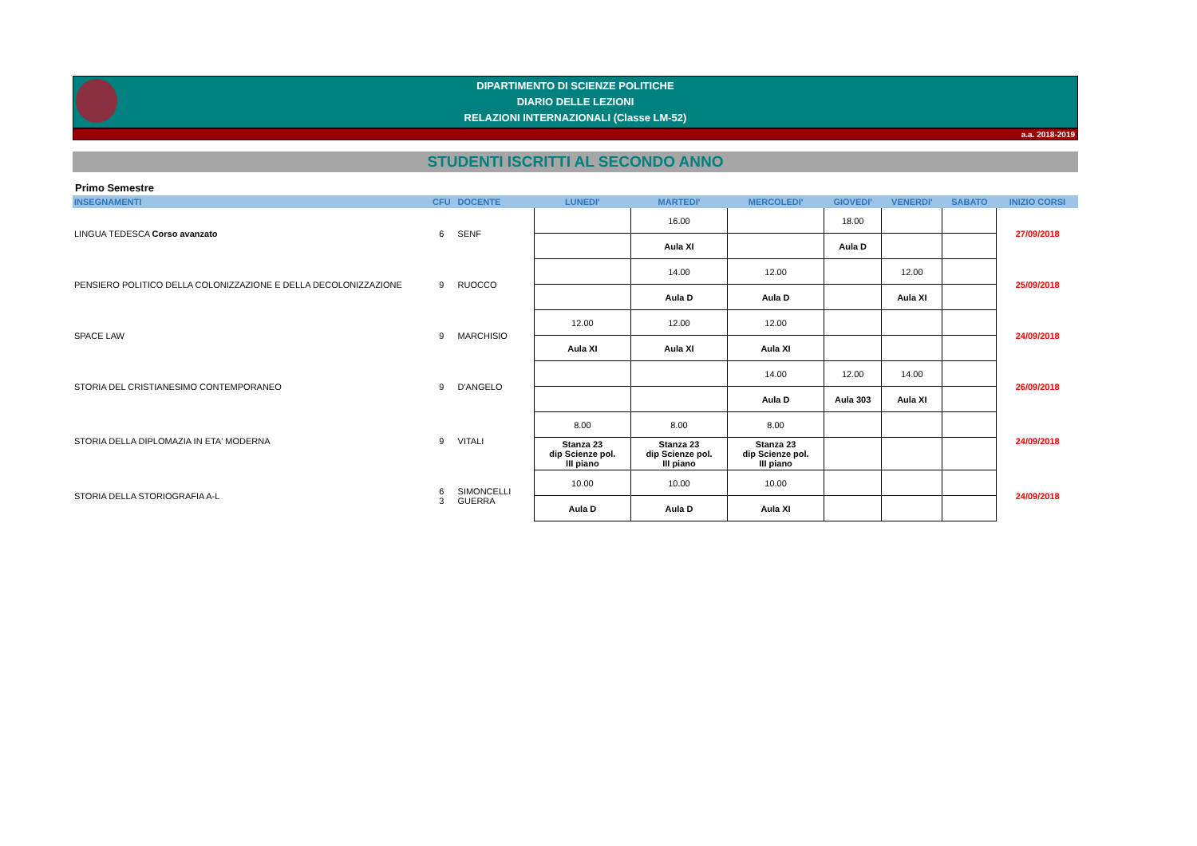DIPARTIMENTO DI SCIENZE POLITICHE
DIARIO DELLE LEZIONI
RELAZIONI INTERNAZIONALI (Classe LM-52)
a.a. 2018-2019
STUDENTI ISCRITTI AL SECONDO ANNO
Primo Semestre
| INSEGNAMENTI | CFU | DOCENTE | LUNEDI' | MARTEDI' | MERCOLEDI' | GIOVEDI' | VENERDI' | SABATO | INIZIO CORSI |
| --- | --- | --- | --- | --- | --- | --- | --- | --- | --- |
| LINGUA TEDESCA Corso avanzato | 6 | SENF | | 16.00 | | 18.00 | | | 27/09/2018 |
| | | | | Aula XI | | Aula D | | | |
| PENSIERO POLITICO DELLA COLONIZZAZIONE E DELLA DECOLONIZZAZIONE | 9 | RUOCCO | | 14.00 | 12.00 | | 12.00 | | 25/09/2018 |
| | | | | Aula D | Aula D | | Aula XI | | |
| SPACE LAW | 9 | MARCHISIO | 12.00 | 12.00 | 12.00 | | | | 24/09/2018 |
| | | | Aula XI | Aula XI | Aula XI | | | | |
| STORIA DEL CRISTIANESIMO CONTEMPORANEO | 9 | D'ANGELO | | | 14.00 | 12.00 | 14.00 | | 26/09/2018 |
| | | | | | Aula D | Aula 303 | Aula XI | | |
| STORIA DELLA DIPLOMAZIA IN ETA' MODERNA | 9 | VITALI | 8.00 | 8.00 | 8.00 | | | | 24/09/2018 |
| | | | Stanza 23 dip Scienze pol. III piano | Stanza 23 dip Scienze pol. III piano | Stanza 23 dip Scienze pol. III piano | | | | |
| STORIA DELLA STORIOGRAFIA A-L | 6 3 | SIMONCELLI GUERRA | 10.00 | 10.00 | 10.00 | | | | 24/09/2018 |
| | | | Aula D | Aula D | Aula XI | | | | |